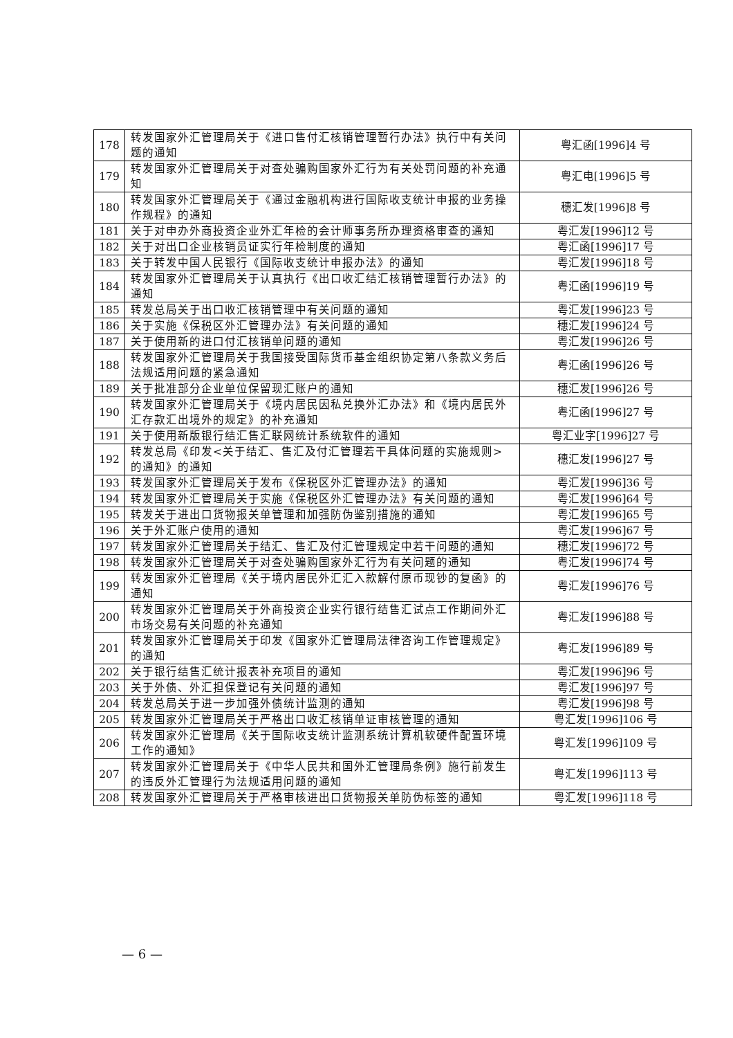| 178 | 转发国家外汇管理局关于《进口售付汇核销管理暂行办法》执行中有关问题的通知 | 粤汇函[1996]4 号 |
| 179 | 转发国家外汇管理局关于对查处骗购国家外汇行为有关处罚问题的补充通知 | 粤汇电[1996]5 号 |
| 180 | 转发国家外汇管理局关于《通过金融机构进行国际收支统计申报的业务操作规程》的通知 | 穗汇发[1996]8 号 |
| 181 | 关于对申办外商投资企业外汇年检的会计师事务所办理资格审查的通知 | 粤汇发[1996]12 号 |
| 182 | 关于对出口企业核销员证实行年检制度的通知 | 粤汇函[1996]17 号 |
| 183 | 关于转发中国人民银行《国际收支统计申报办法》的通知 | 粤汇发[1996]18 号 |
| 184 | 转发国家外汇管理局关于认真执行《出口收汇结汇核销管理暂行办法》的通知 | 粤汇函[1996]19 号 |
| 185 | 转发总局关于出口收汇核销管理中有关问题的通知 | 粤汇发[1996]23 号 |
| 186 | 关于实施《保税区外汇管理办法》有关问题的通知 | 穗汇发[1996]24 号 |
| 187 | 关于使用新的进口付汇核销单问题的通知 | 粤汇发[1996]26 号 |
| 188 | 转发国家外汇管理局关于我国接受国际货币基金组织协定第八条款义务后法规适用问题的紧急通知 | 粤汇函[1996]26 号 |
| 189 | 关于批准部分企业单位保留现汇账户的通知 | 穗汇发[1996]26 号 |
| 190 | 转发国家外汇管理局关于《境内居民因私兑换外汇办法》和《境内居民外汇存款汇出境外的规定》的补充通知 | 粤汇函[1996]27 号 |
| 191 | 关于使用新版银行结汇售汇联网统计系统软件的通知 | 粤汇业字[1996]27 号 |
| 192 | 转发总局《印发<关于结汇、售汇及付汇管理若干具体问题的实施规则>的通知》的通知 | 穗汇发[1996]27 号 |
| 193 | 转发国家外汇管理局关于发布《保税区外汇管理办法》的通知 | 粤汇发[1996]36 号 |
| 194 | 转发国家外汇管理局关于实施《保税区外汇管理办法》有关问题的通知 | 粤汇发[1996]64 号 |
| 195 | 转发关于进出口货物报关单管理和加强防伪鉴别措施的通知 | 粤汇发[1996]65 号 |
| 196 | 关于外汇账户使用的通知 | 粤汇发[1996]67 号 |
| 197 | 转发国家外汇管理局关于结汇、售汇及付汇管理规定中若干问题的通知 | 穗汇发[1996]72 号 |
| 198 | 转发国家外汇管理局关于对查处骗购国家外汇行为有关问题的通知 | 粤汇发[1996]74 号 |
| 199 | 转发国家外汇管理局《关于境内居民外汇汇入款解付原币现钞的复函》的通知 | 粤汇发[1996]76 号 |
| 200 | 转发国家外汇管理局关于外商投资企业实行银行结售汇试点工作期间外汇市场交易有关问题的补充通知 | 粤汇发[1996]88 号 |
| 201 | 转发国家外汇管理局关于印发《国家外汇管理局法律咨询工作管理规定》的通知 | 粤汇发[1996]89 号 |
| 202 | 关于银行结售汇统计报表补充项目的通知 | 粤汇发[1996]96 号 |
| 203 | 关于外债、外汇担保登记有关问题的通知 | 粤汇发[1996]97 号 |
| 204 | 转发总局关于进一步加强外债统计监测的通知 | 粤汇发[1996]98 号 |
| 205 | 转发国家外汇管理局关于严格出口收汇核销单证审核管理的通知 | 粤汇发[1996]106 号 |
| 206 | 转发国家外汇管理局《关于国际收支统计监测系统计算机软硬件配置环境工作的通知》 | 粤汇发[1996]109 号 |
| 207 | 转发国家外汇管理局关于《中华人民共和国外汇管理局条例》施行前发生的违反外汇管理行为法规适用问题的通知 | 粤汇发[1996]113 号 |
| 208 | 转发国家外汇管理局关于严格审核进出口货物报关单防伪标签的通知 | 粤汇发[1996]118 号 |
— 6 —